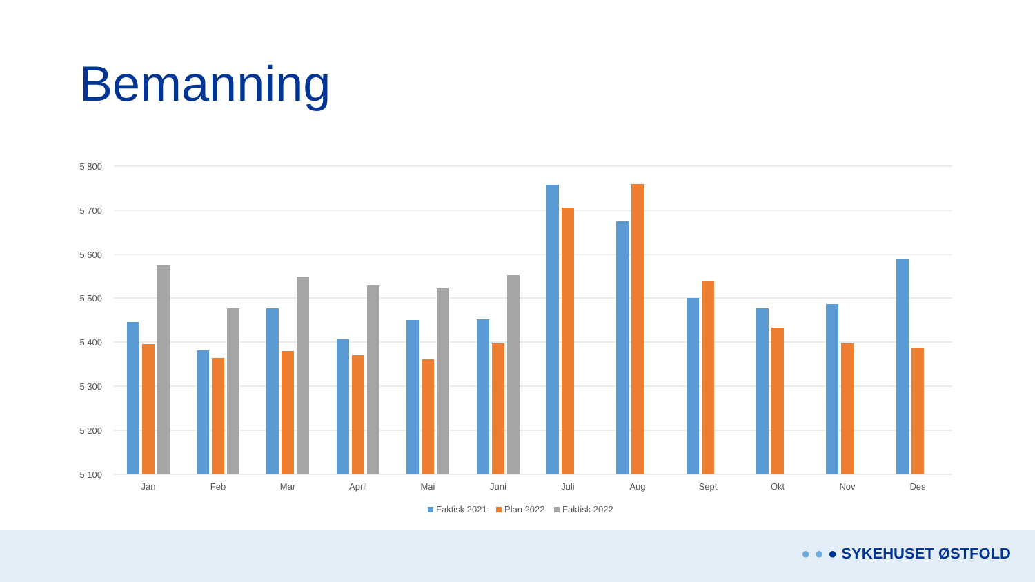Bemanning
5 800
5 700
5 600
5 500
5 400
5 300
5 200
5 100
Jan
Feb
Mar
April
Mai
Juni
Juli
Aug
Sept
Okt
Nov
Des
Faktisk 2021
Plan 2022
Faktisk 2022
● ● ● SYKEHUSET ØSTFOLD